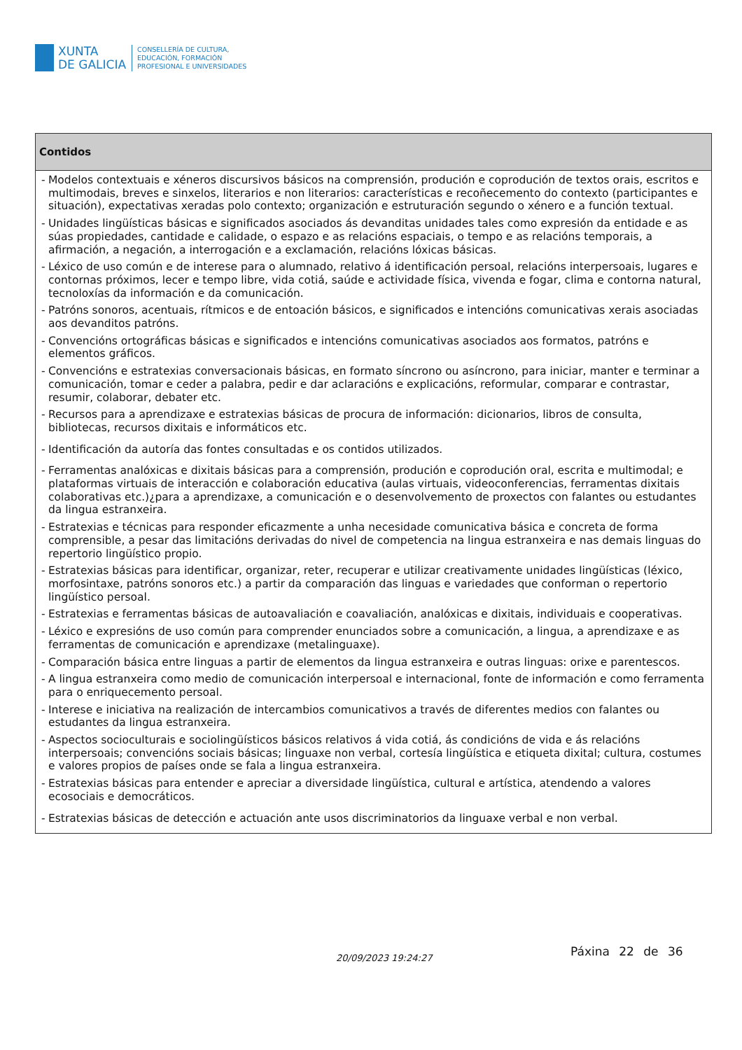XUNTA
DE GALICIA
CONSELLERÍA DE CULTURA,
EDUCACIÓN, FORMACIÓN
PROFESIONAL E UNIVERSIDADES
| Contidos |
| --- |
| - Modelos contextuais e xéneros discursivos básicos na comprensión, produción e coprodución de textos orais, escritos e multimodais, breves e sinxelos, literarios e non literarios: características e recoñecemento do contexto (participantes e situación), expectativas xeradas polo contexto; organización e estruturación segundo o xénero e a función textual. - Unidades lingüísticas básicas e significados asociados ás devanditas unidades tales como expresión da entidade e as súas propiedades, cantidade e calidade, o espazo e as relacións espaciais, o tempo e as relacións temporais, a afirmación, a negación, a interrogación e a exclamación, relacións lóxicas básicas. - Léxico de uso común e de interese para o alumnado, relativo á identificación persoal, relacións interpersoais, lugares e contornas próximos, lecer e tempo libre, vida cotiá, saúde e actividade física, vivenda e fogar, clima e contorna natural, tecnoloxías da información e da comunicación. - Patróns sonoros, acentuais, rítmicos e de entoación básicos, e significados e intencións comunicativas xerais asociadas aos devanditos patróns. - Convencións ortográficas básicas e significados e intencións comunicativas asociados aos formatos, patróns e elementos gráficos. - Convencións e estratexias conversacionais básicas, en formato síncrono ou asíncrono, para iniciar, manter e terminar a comunicación, tomar e ceder a palabra, pedir e dar aclaracións e explicacións, reformular, comparar e contrastar, resumir, colaborar, debater etc. - Recursos para a aprendizaxe e estratexias básicas de procura de información: dicionarios, libros de consulta, bibliotecas, recursos dixitais e informáticos etc. - Identificación da autoría das fontes consultadas e os contidos utilizados. - Ferramentas analóxicas e dixitais básicas para a comprensión, produción e coprodución oral, escrita e multimodal; e plataformas virtuais de interacción e colaboración educativa (aulas virtuais, videoconferencias, ferramentas dixitais colaborativas etc.)¿para a aprendizaxe, a comunicación e o desenvolvemento de proxectos con falantes ou estudantes da lingua estranxeira. - Estratexias e técnicas para responder eficazmente a unha necesidade comunicativa básica e concreta de forma comprensible, a pesar das limitacións derivadas do nivel de competencia na lingua estranxeira e nas demais linguas do repertorio lingüístico propio. - Estratexias básicas para identificar, organizar, reter, recuperar e utilizar creativamente unidades lingüísticas (léxico, morfosintaxe, patróns sonoros etc.) a partir da comparación das linguas e variedades que conforman o repertorio lingüístico persoal. - Estratexias e ferramentas básicas de autoavaliación e coavaliación, analóxicas e dixitais, individuais e cooperativas. - Léxico e expresións de uso común para comprender enunciados sobre a comunicación, a lingua, a aprendizaxe e as ferramentas de comunicación e aprendizaxe (metalinguaxe). - Comparación básica entre linguas a partir de elementos da lingua estranxeira e outras linguas: orixe e parentescos. - A lingua estranxeira como medio de comunicación interpersoal e internacional, fonte de información e como ferramenta para o enriquecemento persoal. - Interese e iniciativa na realización de intercambios comunicativos a través de diferentes medios con falantes ou estudantes da lingua estranxeira. - Aspectos socioculturais e sociolingüísticos básicos relativos á vida cotiá, ás condicións de vida e ás relacións interpersoais; convencións sociais básicas; linguaxe non verbal, cortesía lingüística e etiqueta dixital; cultura, costumes e valores propios de países onde se fala a lingua estranxeira. - Estratexias básicas para entender e apreciar a diversidade lingüística, cultural e artística, atendendo a valores ecosociais e democráticos. - Estratexias básicas de detección e actuación ante usos discriminatorios da linguaxe verbal e non verbal. |
20/09/2023 19:24:27 Páxina 22 de 36